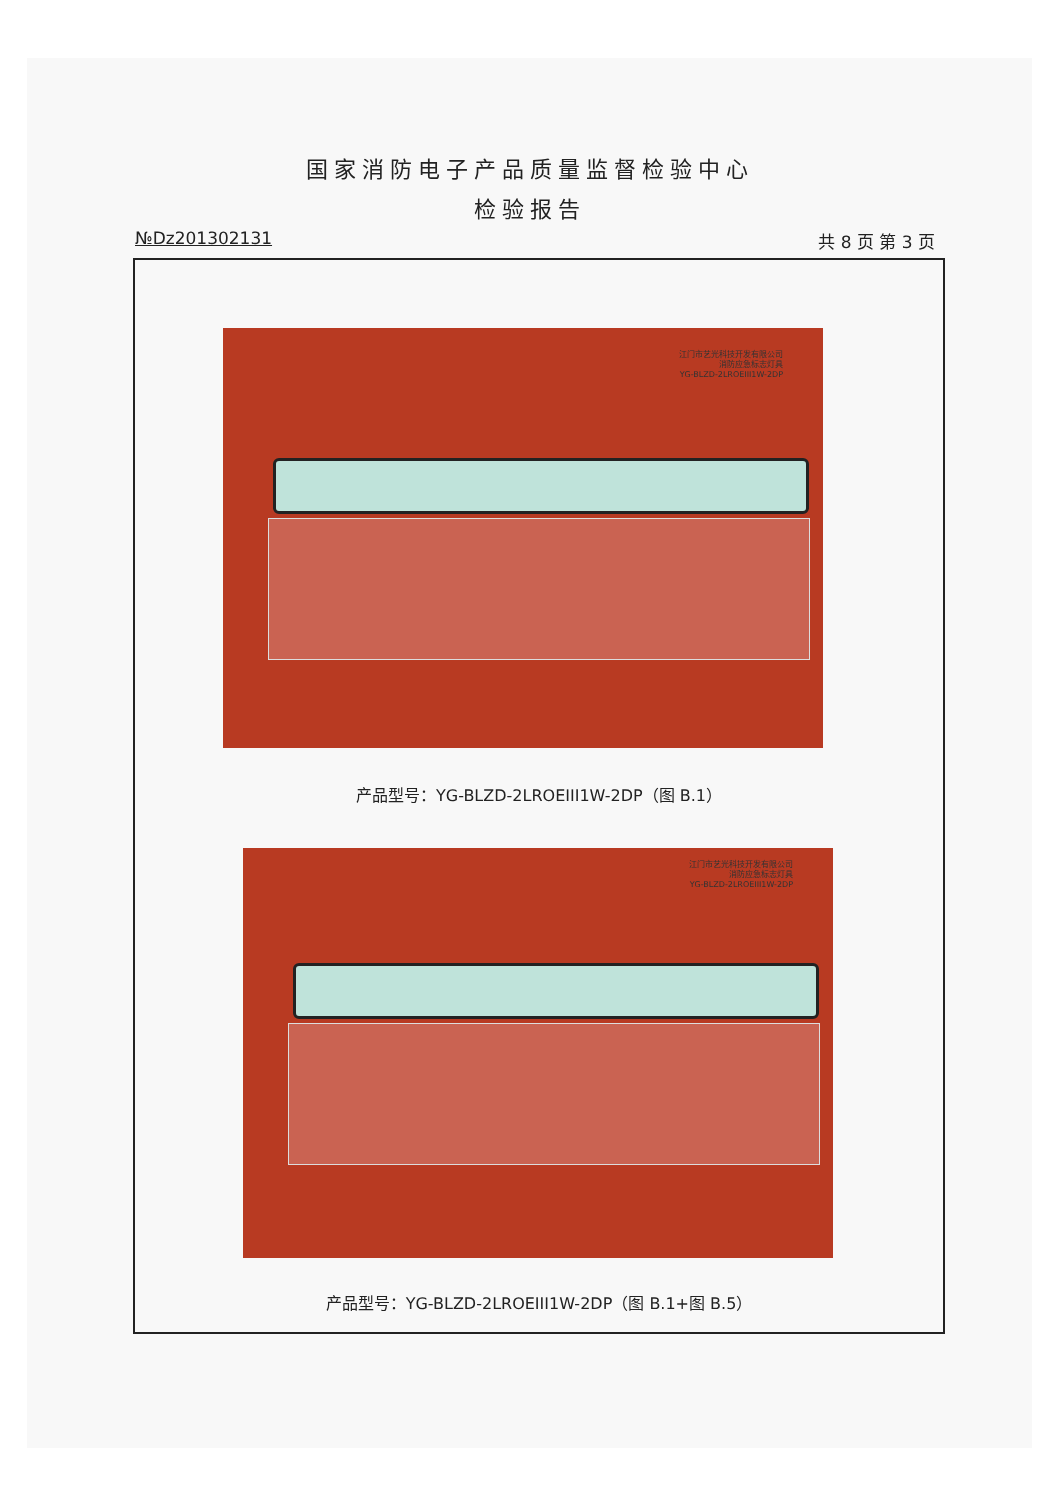国家消防电子产品质量监督检验中心
检验报告
№Dz201302131 共 8 页 第 3 页
江门市艺光科技开发有限公司
消防应急标志灯具
YG-BLZD-2LROEIII1W-2DP
产品型号：YG-BLZD-2LROEIII1W-2DP（图 B.1）
江门市艺光科技开发有限公司
消防应急标志灯具
YG-BLZD-2LROEIII1W-2DP
产品型号：YG-BLZD-2LROEIII1W-2DP（图 B.1+图 B.5）